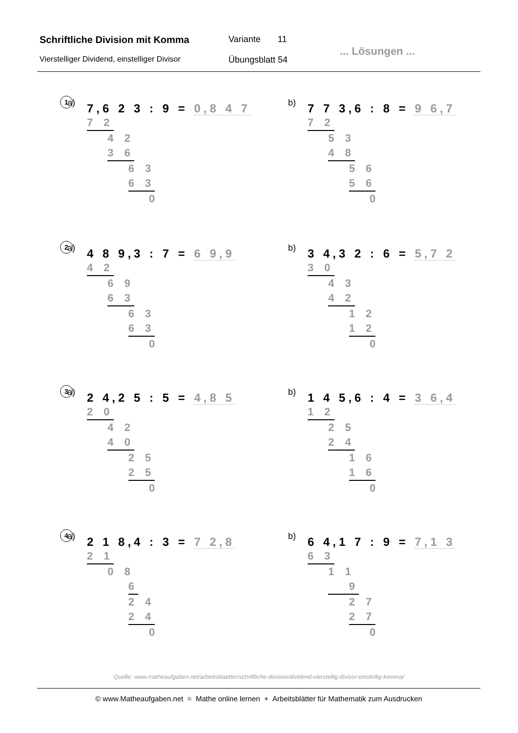Schriftliche Division mit Komma
Variante 11
... Lösungen ...
Vierstelliger Dividend, einstelliger Divisor
Übungsblatt 54
1 a)
7,6 2 3 : 9 = 0,8 4 7
7 2
4 2
3 6
6 3
6 3
0
b)
7 7 3,6 : 8 = 9 6,7
7 2
5 3
4 8
5 6
5 6
0
2 a)
4 8 9,3 : 7 = 6 9,9
4 2
6 9
6 3
6 3
6 3
0
b)
3 4,3 2 : 6 = 5,7 2
3 0
4 3
4 2
1 2
1 2
0
3 a)
2 4,2 5 : 5 = 4,8 5
2 0
4 2
4 0
2 5
2 5
0
b)
1 4 5,6 : 4 = 3 6,4
1 2
2 5
2 4
1 6
1 6
0
4 a)
2 1 8,4 : 3 = 7 2,8
2 1
0 8
6
2 4
2 4
0
b)
6 4,1 7 : 9 = 7,1 3
6 3
1 1
9
2 7
2 7
0
Quelle: www.matheaufgaben.net/arbeitsblaetter/schriftliche-division/dividend-vierstellig-divisor-einstellig-komma/
© www.Matheaufgaben.net = Mathe online lernen + Arbeitsblätter für Mathematik zum Ausdrucken